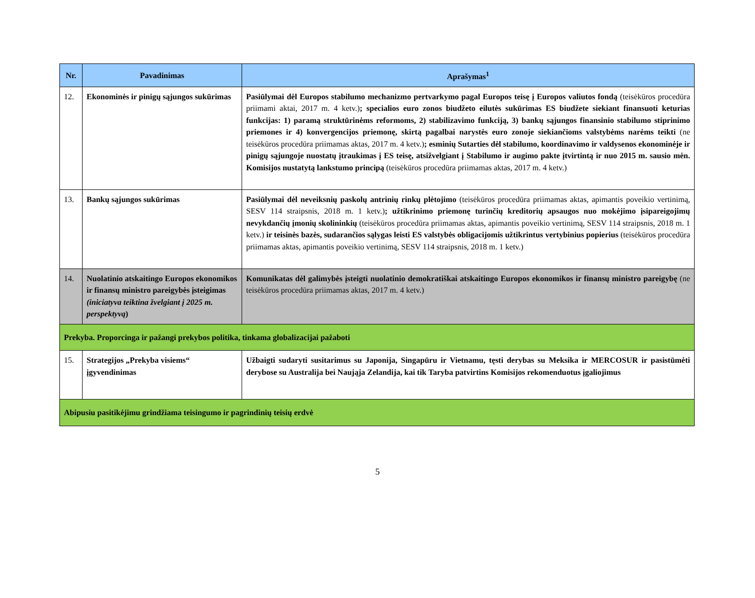| Nr. | Pavadinimas | Aprašymas<sup>1</sup> |
| --- | --- | --- |
| 12. | Ekonominės ir pinigų sąjungos sukūrimas | Pasiūlymai dėl Europos stabilumo mechanizmo pertvarkymo pagal Europos teisę į Europos valiutos fondą (teisėkūros procedūra priimami aktai, 2017 m. 4 ketv.) ; specialios euro zonos biudžeto eilutės sukūrimas ES biudžete siekiant finansuoti keturias funkcijas: 1) paramą struktūrinėms reformoms, 2) stabilizavimo funkciją, 3) bankų sąjungos finansinio stabilumo stiprinimo priemones ir 4) konvergencijos priemonę, skirtą pagalbai narystės euro zonoje siekiančioms valstybėms narėms teikti (ne teisėkūros procedūra priimamas aktas, 2017 m. 4 ketv.) ; esminių Sutarties dėl stabilumo, koordinavimo ir valdysenos ekonominėje ir pinigų sąjungoje nuostatų įtraukimas į ES teisę, atsižvelgiant į Stabilumo ir augimo pakte įtvirtintą ir nuo 2015 m. sausio mėn. Komisijos nustatytą lankstumo principą (teisėkūros procedūra priimamas aktas, 2017 m. 4 ketv.) |
| 13. | Bankų sąjungos sukūrimas | Pasiūlymai dėl neveiksnių paskolų antrinių rinkų plėtojimo (teisėkūros procedūra priimamas aktas, apimantis poveikio vertinimą, SESV 114 straipsnis, 2018 m. 1 ketv.) ; užtikrinimo priemonę turinčių kreditorių apsaugos nuo mokėjimo įsipareigojimų nevykdančių įmonių skolininkių (teisėkūros procedūra priimamas aktas, apimantis poveikio vertinimą, SESV 114 straipsnis, 2018 m. 1 ketv.) ir teisinės bazės, sudarančios sąlygas leisti ES valstybės obligacijomis užtikrintus vertybinius popierius (teisėkūros procedūra priimamas aktas, apimantis poveikio vertinimą, SESV 114 straipsnis, 2018 m. 1 ketv.) |
| 14. | Nuolatinio atskaitingo Europos ekonomikos ir finansų ministro pareigybės įsteigimas (iniciatyva teiktina žvelgiant į 2025 m. perspektyvą ) | Komunikatas dėl galimybės įsteigti nuolatinio demokratiškai atskaitingo Europos ekonomikos ir finansų ministro pareigybę (ne teisėkūros procedūra priimamas aktas, 2017 m. 4 ketv.) |
| Prekyba. Proporcinga ir pažangi prekybos politika, tinkama globalizacijai pažaboti | | |
| 15. | Strategijos „Prekyba visiems“ įgyvendinimas | Užbaigti sudaryti susitarimus su Japonija, Singapūru ir Vietnamu, tęsti derybas su Meksika ir MERCOSUR ir pasistūmėti derybose su Australija bei Naująja Zelandija, kai tik Taryba patvirtins Komisijos rekomenduotus įgaliojimus |
| Abipusiu pasitikėjimu grindžiama teisingumo ir pagrindinių teisių erdvė | | |
5